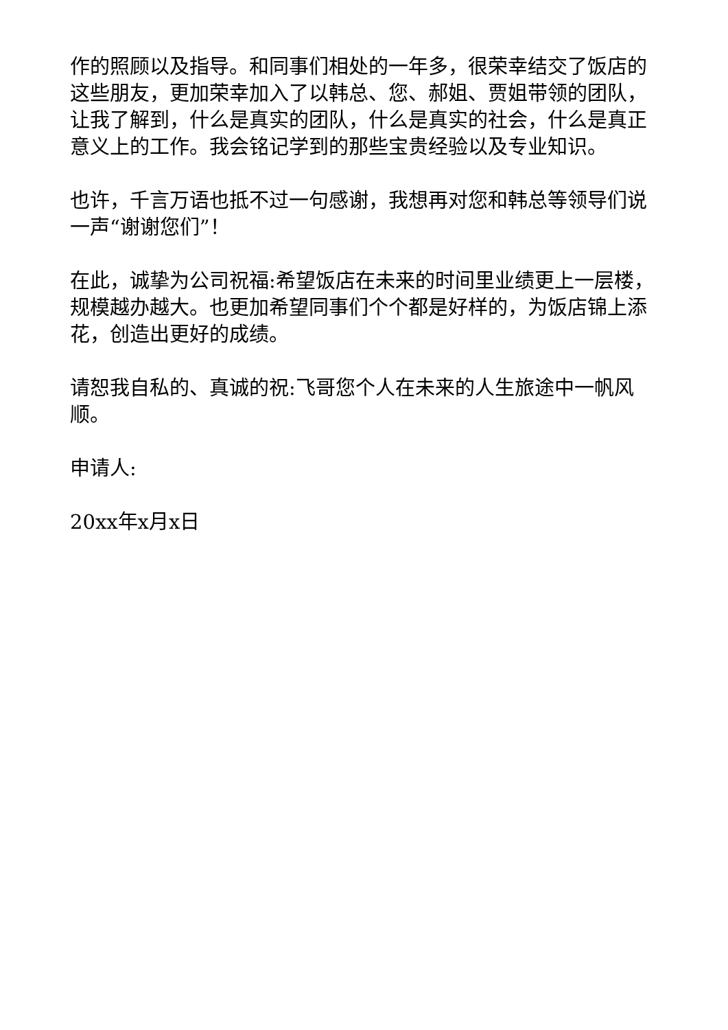作的照顾以及指导。和同事们相处的一年多，很荣幸结交了饭店的这些朋友，更加荣幸加入了以韩总、您、郝姐、贾姐带领的团队，让我了解到，什么是真实的团队，什么是真实的社会，什么是真正意义上的工作。我会铭记学到的那些宝贵经验以及专业知识。
也许，千言万语也抵不过一句感谢，我想再对您和韩总等领导们说一声“谢谢您们”！
在此，诚挚为公司祝福:希望饭店在未来的时间里业绩更上一层楼，规模越办越大。也更加希望同事们个个都是好样的，为饭店锦上添花，创造出更好的成绩。
请恕我自私的、真诚的祝:飞哥您个人在未来的人生旅途中一帆风顺。
申请人:
20xx年x月x日